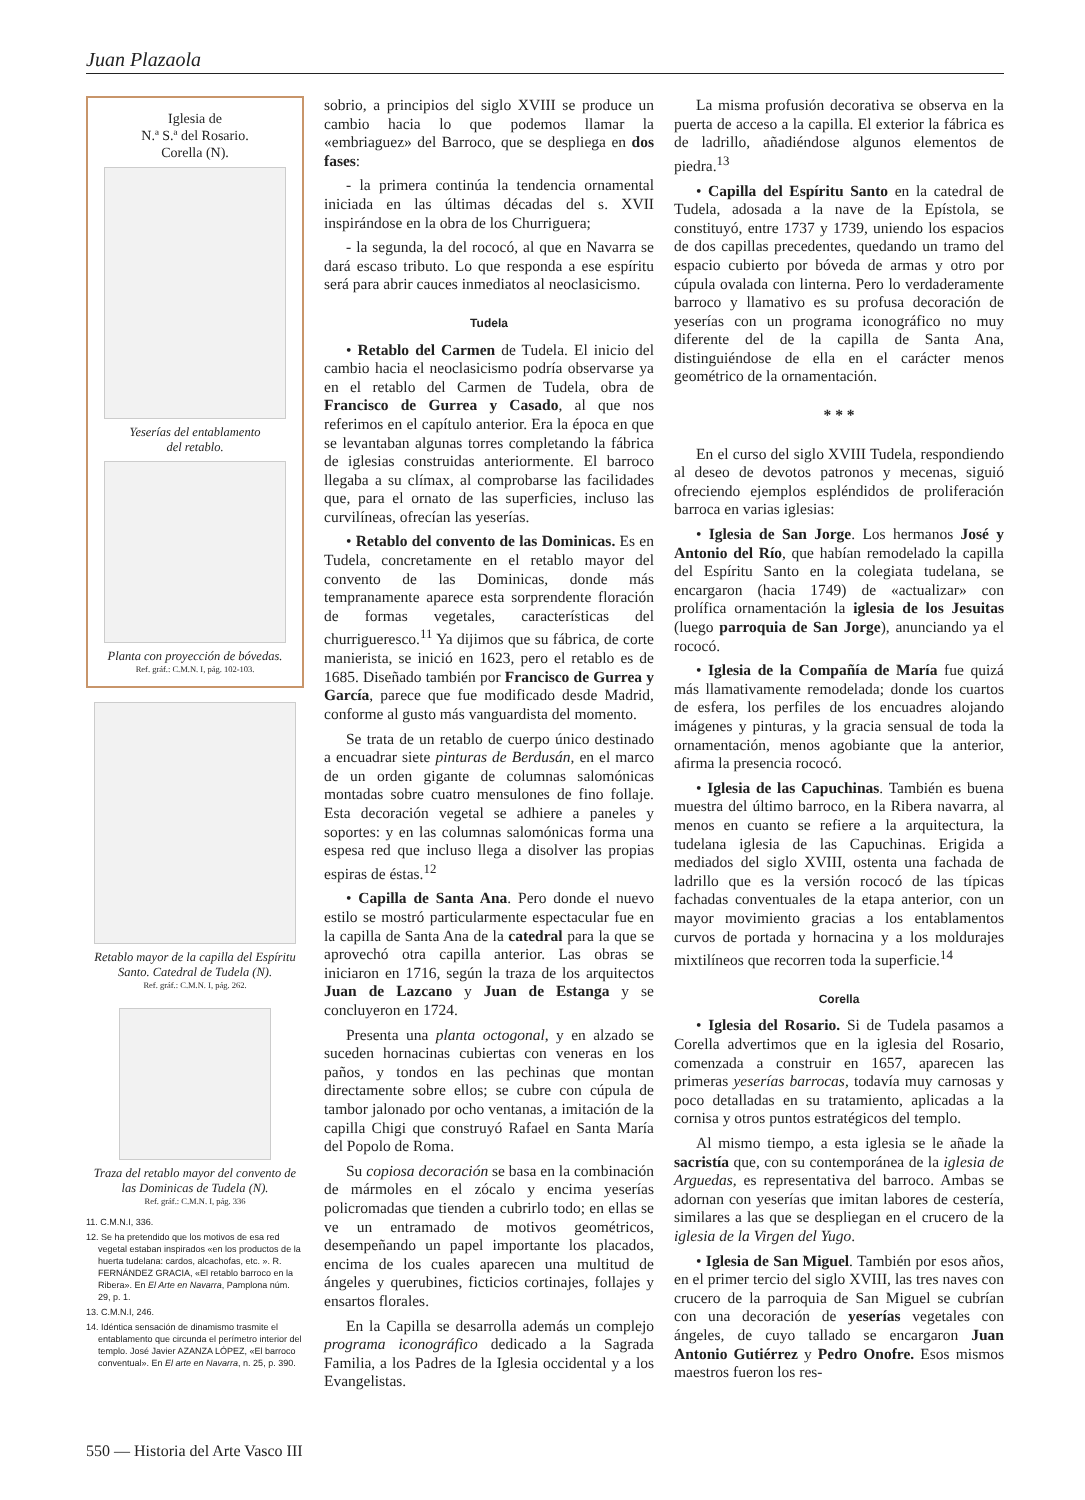Juan Plazaola
Iglesia de
N.ª S.ª del Rosario.
Corella (N).
Yeserías del entablamento
del retablo.
Planta con proyección de bóvedas.
Ref. gráf.: C.M.N. I, pág. 102-103.
Retablo mayor de la capilla del Espíritu Santo. Catedral de Tudela (N).
Ref. gráf.: C.M.N. I, pág. 262.
Traza del retablo mayor del convento de las Dominicas de Tudela (N).
Ref. gráf.: C.M.N. I, pág. 336
11. C.M.N.I, 336.
12. Se ha pretendido que los motivos de esa red vegetal estaban inspirados «en los productos de la huerta tudelana: cardos, alcachofas, etc. ». R. FERNÁNDEZ GRACIA, «El retablo barroco en la Ribera». En El Arte en Navarra, Pamplona núm. 29, p. 1.
13. C.M.N.I, 246.
14. Idéntica sensación de dinamismo trasmite el entablamento que circunda el perímetro interior del templo. José Javier AZANZA LÓPEZ, «El barroco conventual». En El arte en Navarra, n. 25, p. 390.
sobrio, a principios del siglo XVIII se produce un cambio hacia lo que podemos llamar la «embriaguez» del Barroco, que se despliega en dos fases:
- la primera continúa la tendencia ornamental iniciada en las últimas décadas del s. XVII inspirándose en la obra de los Churriguera;
- la segunda, la del rococó, al que en Navarra se dará escaso tributo. Lo que responda a ese espíritu será para abrir cauces inmediatos al neoclasicismo.
Tudela
• Retablo del Carmen de Tudela. El inicio del cambio hacia el neoclasicismo podría observarse ya en el retablo del Carmen de Tudela, obra de Francisco de Gurrea y Casado, al que nos referimos en el capítulo anterior. Era la época en que se levantaban algunas torres completando la fábrica de iglesias construidas anteriormente. El barroco llegaba a su clímax, al comprobarse las facilidades que, para el ornato de las superficies, incluso las curvilíneas, ofrecían las yeserías.
• Retablo del convento de las Dominicas. Es en Tudela, concretamente en el retablo mayor del convento de las Dominicas, donde más tempranamente aparece esta sorprendente floración de formas vegetales, características del churrigueresco.<sup>11</sup> Ya dijimos que su fábrica, de corte manierista, se inició en 1623, pero el retablo es de 1685. Diseñado también por Francisco de Gurrea y García, parece que fue modificado desde Madrid, conforme al gusto más vanguardista del momento.
Se trata de un retablo de cuerpo único destinado a encuadrar siete pinturas de Berdusán, en el marco de un orden gigante de columnas salomónicas montadas sobre cuatro mensulones de fino follaje. Esta decoración vegetal se adhiere a paneles y soportes: y en las columnas salomónicas forma una espesa red que incluso llega a disolver las propias espiras de éstas.<sup>12</sup>
• Capilla de Santa Ana. Pero donde el nuevo estilo se mostró particularmente espectacular fue en la capilla de Santa Ana de la catedral para la que se aprovechó otra capilla anterior. Las obras se iniciaron en 1716, según la traza de los arquitectos Juan de Lazcano y Juan de Estanga y se concluyeron en 1724.
Presenta una planta octogonal, y en alzado se suceden hornacinas cubiertas con veneras en los paños, y tondos en las pechinas que montan directamente sobre ellos; se cubre con cúpula de tambor jalonado por ocho ventanas, a imitación de la capilla Chigi que construyó Rafael en Santa María del Popolo de Roma.
Su copiosa decoración se basa en la combinación de mármoles en el zócalo y encima yeserías policromadas que tienden a cubrirlo todo; en ellas se ve un entramado de motivos geométricos, desempeñando un papel importante los placados, encima de los cuales aparecen una multitud de ángeles y querubines, ficticios cortinajes, follajes y ensartos florales.
En la Capilla se desarrolla además un complejo programa iconográfico dedicado a la Sagrada Familia, a los Padres de la Iglesia occidental y a los Evangelistas.
La misma profusión decorativa se observa en la puerta de acceso a la capilla. El exterior la fábrica es de ladrillo, añadiéndose algunos elementos de piedra.<sup>13</sup>
• Capilla del Espíritu Santo en la catedral de Tudela, adosada a la nave de la Epístola, se constituyó, entre 1737 y 1739, uniendo los espacios de dos capillas precedentes, quedando un tramo del espacio cubierto por bóveda de armas y otro por cúpula ovalada con linterna. Pero lo verdaderamente barroco y llamativo es su profusa decoración de yeserías con un programa iconográfico no muy diferente del de la capilla de Santa Ana, distinguiéndose de ella en el carácter menos geométrico de la ornamentación.
* * *
En el curso del siglo XVIII Tudela, respondiendo al deseo de devotos patronos y mecenas, siguió ofreciendo ejemplos espléndidos de proliferación barroca en varias iglesias:
• Iglesia de San Jorge. Los hermanos José y Antonio del Río, que habían remodelado la capilla del Espíritu Santo en la colegiata tudelana, se encargaron (hacia 1749) de «actualizar» con prolífica ornamentación la iglesia de los Jesuitas (luego parroquia de San Jorge), anunciando ya el rococó.
• Iglesia de la Compañía de María fue quizá más llamativamente remodelada; donde los cuartos de esfera, los perfiles de los encuadres alojando imágenes y pinturas, y la gracia sensual de toda la ornamentación, menos agobiante que la anterior, afirma la presencia rococó.
• Iglesia de las Capuchinas. También es buena muestra del último barroco, en la Ribera navarra, al menos en cuanto se refiere a la arquitectura, la tudelana iglesia de las Capuchinas. Erigida a mediados del siglo XVIII, ostenta una fachada de ladrillo que es la versión rococó de las típicas fachadas conventuales de la etapa anterior, con un mayor movimiento gracias a los entablamentos curvos de portada y hornacina y a los moldurajes mixtilíneos que recorren toda la superficie.<sup>14</sup>
Corella
• Iglesia del Rosario. Si de Tudela pasamos a Corella advertimos que en la iglesia del Rosario, comenzada a construir en 1657, aparecen las primeras yeserías barrocas, todavía muy carnosas y poco detalladas en su tratamiento, aplicadas a la cornisa y otros puntos estratégicos del templo.
Al mismo tiempo, a esta iglesia se le añade la sacristía que, con su contemporánea de la iglesia de Arguedas, es representativa del barroco. Ambas se adornan con yeserías que imitan labores de cestería, similares a las que se despliegan en el crucero de la iglesia de la Virgen del Yugo.
• Iglesia de San Miguel. También por esos años, en el primer tercio del siglo XVIII, las tres naves con crucero de la parroquia de San Miguel se cubrían con una decoración de yeserías vegetales con ángeles, de cuyo tallado se encargaron Juan Antonio Gutiérrez y Pedro Onofre. Esos mismos maestros fueron los res-
550 — Historia del Arte Vasco III